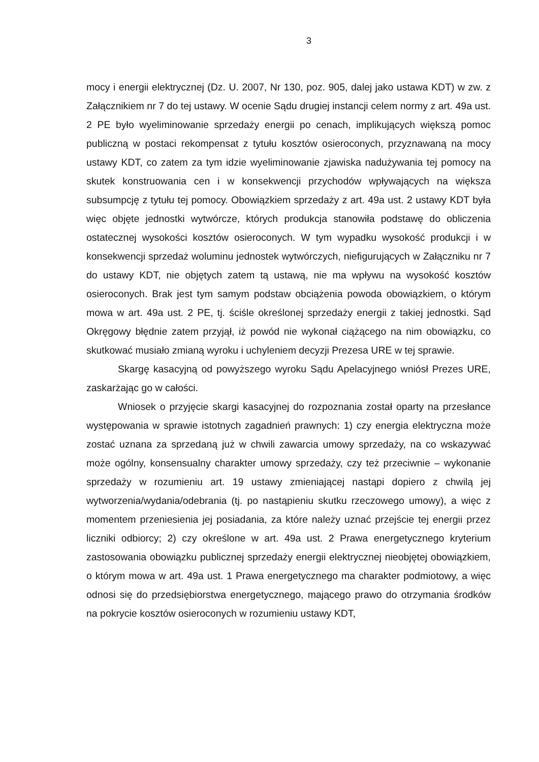3
mocy i energii elektrycznej (Dz. U. 2007, Nr 130, poz. 905, dalej jako ustawa KDT) w zw. z Załącznikiem nr 7 do tej ustawy. W ocenie Sądu drugiej instancji celem normy z art. 49a ust. 2 PE było wyeliminowanie sprzedaży energii po cenach, implikujących większą pomoc publiczną w postaci rekompensat z tytułu kosztów osieroconych, przyznawaną na mocy ustawy KDT, co zatem za tym idzie wyeliminowanie zjawiska nadużywania tej pomocy na skutek konstruowania cen i w konsekwencji przychodów wpływających na większa subsumpcję z tytułu tej pomocy. Obowiązkiem sprzedaży z art. 49a ust. 2 ustawy KDT była więc objęte jednostki wytwórcze, których produkcja stanowiła podstawę do obliczenia ostatecznej wysokości kosztów osieroconych. W tym wypadku wysokość produkcji i w konsekwencji sprzedaż woluminu jednostek wytwórczych, niefigurujących w Załączniku nr 7 do ustawy KDT, nie objętych zatem tą ustawą, nie ma wpływu na wysokość kosztów osieroconych. Brak jest tym samym podstaw obciążenia powoda obowiązkiem, o którym mowa w art. 49a ust. 2 PE, tj. ściśle określonej sprzedaży energii z takiej jednostki. Sąd Okręgowy błędnie zatem przyjął, iż powód nie wykonał ciążącego na nim obowiązku, co skutkować musiało zmianą wyroku i uchyleniem decyzji Prezesa URE w tej sprawie.
Skargę kasacyjną od powyższego wyroku Sądu Apelacyjnego wniósł Prezes URE, zaskarżając go w całości.
Wniosek o przyjęcie skargi kasacyjnej do rozpoznania został oparty na przesłance występowania w sprawie istotnych zagadnień prawnych: 1) czy energia elektryczna może zostać uznana za sprzedaną już w chwili zawarcia umowy sprzedaży, na co wskazywać może ogólny, konsensualny charakter umowy sprzedaży, czy też przeciwnie – wykonanie sprzedaży w rozumieniu art. 19 ustawy zmieniającej nastąpi dopiero z chwilą jej wytworzenia/wydania/odebrania (tj. po nastąpieniu skutku rzeczowego umowy), a więc z momentem przeniesienia jej posiadania, za które należy uznać przejście tej energii przez liczniki odbiorcy; 2) czy określone w art. 49a ust. 2 Prawa energetycznego kryterium zastosowania obowiązku publicznej sprzedaży energii elektrycznej nieobjętej obowiązkiem, o którym mowa w art. 49a ust. 1 Prawa energetycznego ma charakter podmiotowy, a więc odnosi się do przedsiębiorstwa energetycznego, mającego prawo do otrzymania środków na pokrycie kosztów osieroconych w rozumieniu ustawy KDT,